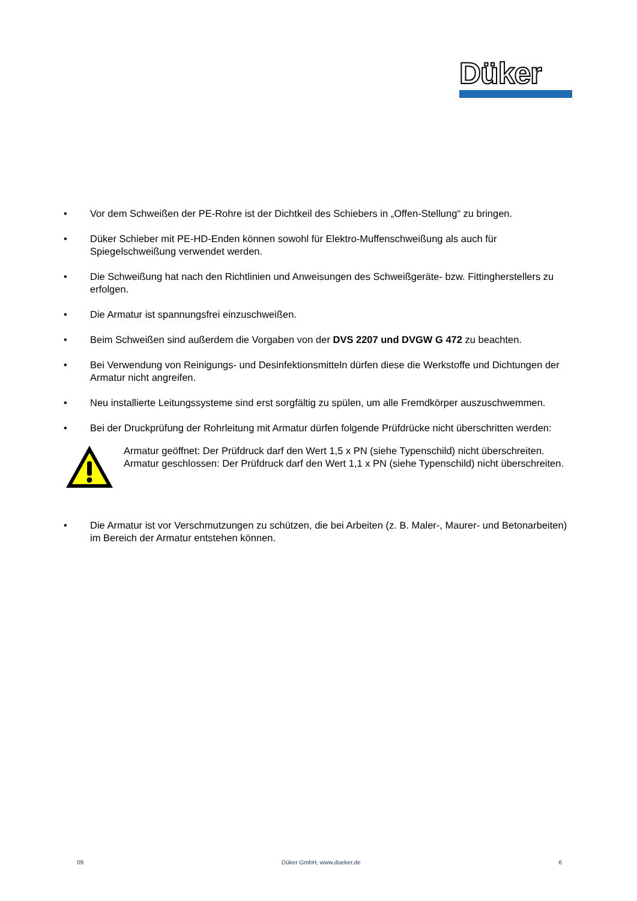Düker
• Vor dem Schweißen der PE-Rohre ist der Dichtkeil des Schiebers in „Offen-Stellung“ zu bringen.
• Düker Schieber mit PE-HD-Enden können sowohl für Elektro-Muffenschweißung als auch für Spiegelschweißung verwendet werden.
• Die Schweißung hat nach den Richtlinien und Anweisungen des Schweißgeräte- bzw. Fittingherstellers zu erfolgen.
• Die Armatur ist spannungsfrei einzuschweißen.
• Beim Schweißen sind außerdem die Vorgaben von der DVS 2207 und DVGW G 472 zu beachten.
• Bei Verwendung von Reinigungs- und Desinfektionsmitteln dürfen diese die Werkstoffe und Dichtungen der Armatur nicht angreifen.
• Neu installierte Leitungssysteme sind erst sorgfältig zu spülen, um alle Fremdkörper auszuschwemmen.
• Bei der Druckprüfung der Rohrleitung mit Armatur dürfen folgende Prüfdrücke nicht überschritten werden:
Armatur geöffnet: Der Prüfdruck darf den Wert 1,5 x PN (siehe Typenschild) nicht überschreiten.
Armatur geschlossen: Der Prüfdruck darf den Wert 1,1 x PN (siehe Typenschild) nicht überschreiten.
• Die Armatur ist vor Verschmutzungen zu schützen, die bei Arbeiten (z. B. Maler-, Maurer- und Betonarbeiten) im Bereich der Armatur entstehen können.
09 Düker GmbH, www.dueker.de 6